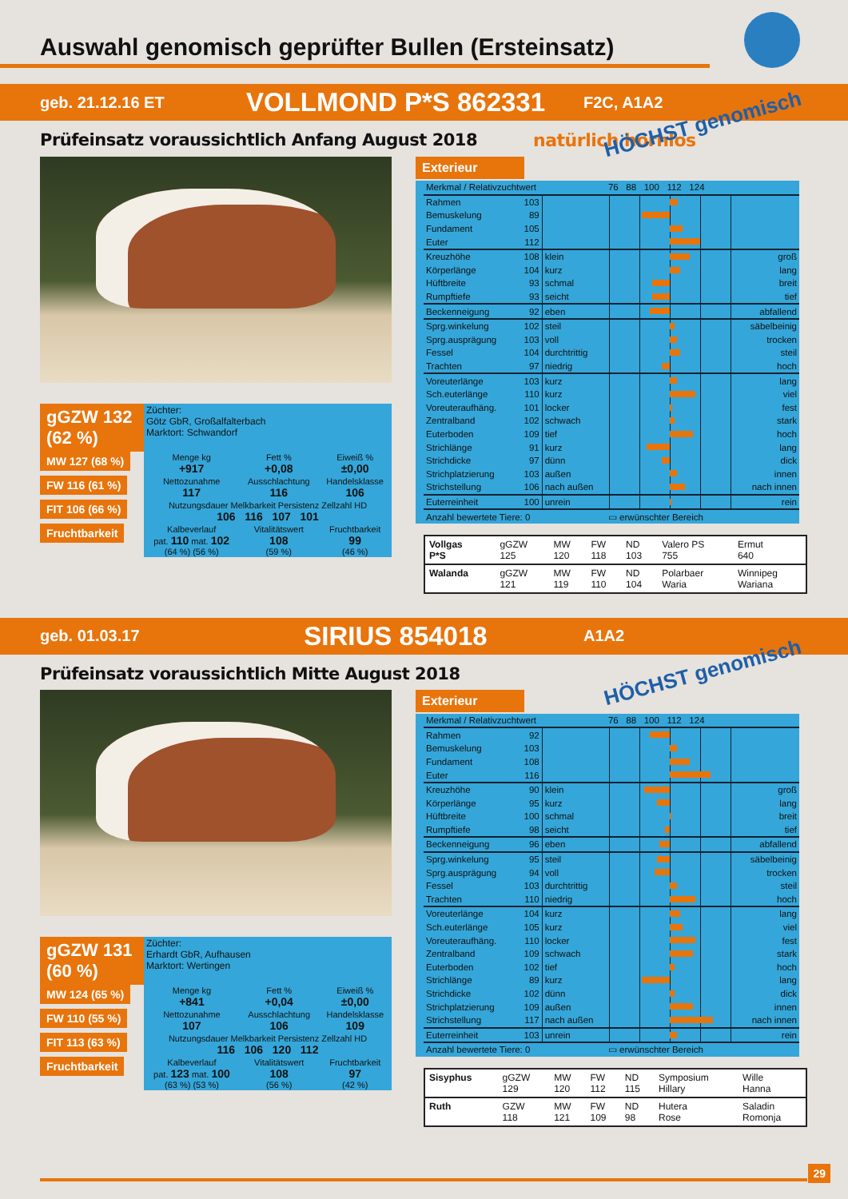Auswahl genomisch geprüfter Bullen (Ersteinsatz)
geb. 21.12.16 ET VOLLMOND P*S 862331 F2C, A1A2
HÖCHST genomisch
Prüfeinsatz voraussichtlich Anfang August 2018 natürlich hornlos
| gGZW 132 (62 %) | Züchter: Götz GbR, Großalfalterbach Marktort: Schwandorf | | |
| MW 127 (68 %) | Menge kg +917 | Fett % +0,08 | Eiweiß % ±0,00 |
| FW 116 (61 %) | Nettozunahme 117 | Ausschlachtung 116 | Handelsklasse 106 |
| FIT 106 (66 %) | Nutzungsdauer Melkbarkeit Persistenz Zellzahl HD 106 116 107 101 | | |
| Fruchtbarkeit | Kalbeverlauf pat. 110 mat. 102 (64 %) (56 %) | Vitalitätswert 108 (59 %) | Fruchtbarkeit 99 (46 %) |
Exterieur
| Merkmal / Relativzuchtwert | | | 76 88 100 112 124 | |
| --- | --- | --- | --- | --- |
| Rahmen | 103 | | | |
| Bemuskelung | 89 | | | |
| Fundament | 105 | | | |
| Euter | 112 | | | |
| Kreuzhöhe | 108 | klein | | groß |
| Körperlänge | 104 | kurz | | lang |
| Hüftbreite | 93 | schmal | | breit |
| Rumpftiefe | 93 | seicht | | tief |
| Beckenneigung | 92 | eben | | abfallend |
| Sprg.winkelung | 102 | steil | | säbelbeinig |
| Sprg.ausprägung | 103 | voll | | trocken |
| Fessel | 104 | durchtrittig | | steil |
| Trachten | 97 | niedrig | | hoch |
| Voreuterlänge | 103 | kurz | | lang |
| Sch.euterlänge | 110 | kurz | | viel |
| Voreuteraufhäng. | 101 | locker | | fest |
| Zentralband | 102 | schwach | | stark |
| Euterboden | 109 | tief | | hoch |
| Strichlänge | 91 | kurz | | lang |
| Strichdicke | 97 | dünn | | dick |
| Strichplatzierung | 103 | außen | | innen |
| Strichstellung | 106 | nach außen | | nach innen |
| Euterreinheit | 100 | unrein | | rein |
| Anzahl bewertete Tiere: 0 | | | ▭ erwünschter Bereich | |
| Vollgas P*S | gGZW 125 | MW 120 | FW 118 | ND 103 | Valero PS 755 | Ermut 640 |
| Walanda | gGZW 121 | MW 119 | FW 110 | ND 104 | Polarbaer Waria | Winnipeg Wariana |
geb. 01.03.17 SIRIUS 854018 A1A2
HÖCHST genomisch
Prüfeinsatz voraussichtlich Mitte August 2018
| gGZW 131 (60 %) | Züchter: Erhardt GbR, Aufhausen Marktort: Wertingen | | |
| MW 124 (65 %) | Menge kg +841 | Fett % +0,04 | Eiweiß % ±0,00 |
| FW 110 (55 %) | Nettozunahme 107 | Ausschlachtung 106 | Handelsklasse 109 |
| FIT 113 (63 %) | Nutzungsdauer Melkbarkeit Persistenz Zellzahl HD 116 106 120 112 | | |
| Fruchtbarkeit | Kalbeverlauf pat. 123 mat. 100 (63 %) (53 %) | Vitalitätswert 108 (56 %) | Fruchtbarkeit 97 (42 %) |
Exterieur
| Merkmal / Relativzuchtwert | | | 76 88 100 112 124 | |
| --- | --- | --- | --- | --- |
| Rahmen | 92 | | | |
| Bemuskelung | 103 | | | |
| Fundament | 108 | | | |
| Euter | 116 | | | |
| Kreuzhöhe | 90 | klein | | groß |
| Körperlänge | 95 | kurz | | lang |
| Hüftbreite | 100 | schmal | | breit |
| Rumpftiefe | 98 | seicht | | tief |
| Beckenneigung | 96 | eben | | abfallend |
| Sprg.winkelung | 95 | steil | | säbelbeinig |
| Sprg.ausprägung | 94 | voll | | trocken |
| Fessel | 103 | durchtrittig | | steil |
| Trachten | 110 | niedrig | | hoch |
| Voreuterlänge | 104 | kurz | | lang |
| Sch.euterlänge | 105 | kurz | | viel |
| Voreuteraufhäng. | 110 | locker | | fest |
| Zentralband | 109 | schwach | | stark |
| Euterboden | 102 | tief | | hoch |
| Strichlänge | 89 | kurz | | lang |
| Strichdicke | 102 | dünn | | dick |
| Strichplatzierung | 109 | außen | | innen |
| Strichstellung | 117 | nach außen | | nach innen |
| Euterreinheit | 103 | unrein | | rein |
| Anzahl bewertete Tiere: 0 | | | ▭ erwünschter Bereich | |
| Sisyphus | gGZW 129 | MW 120 | FW 112 | ND 115 | Symposium Hillary | Wille Hanna |
| Ruth | GZW 118 | MW 121 | FW 109 | ND 98 | Hutera Rose | Saladin Romonja |
29